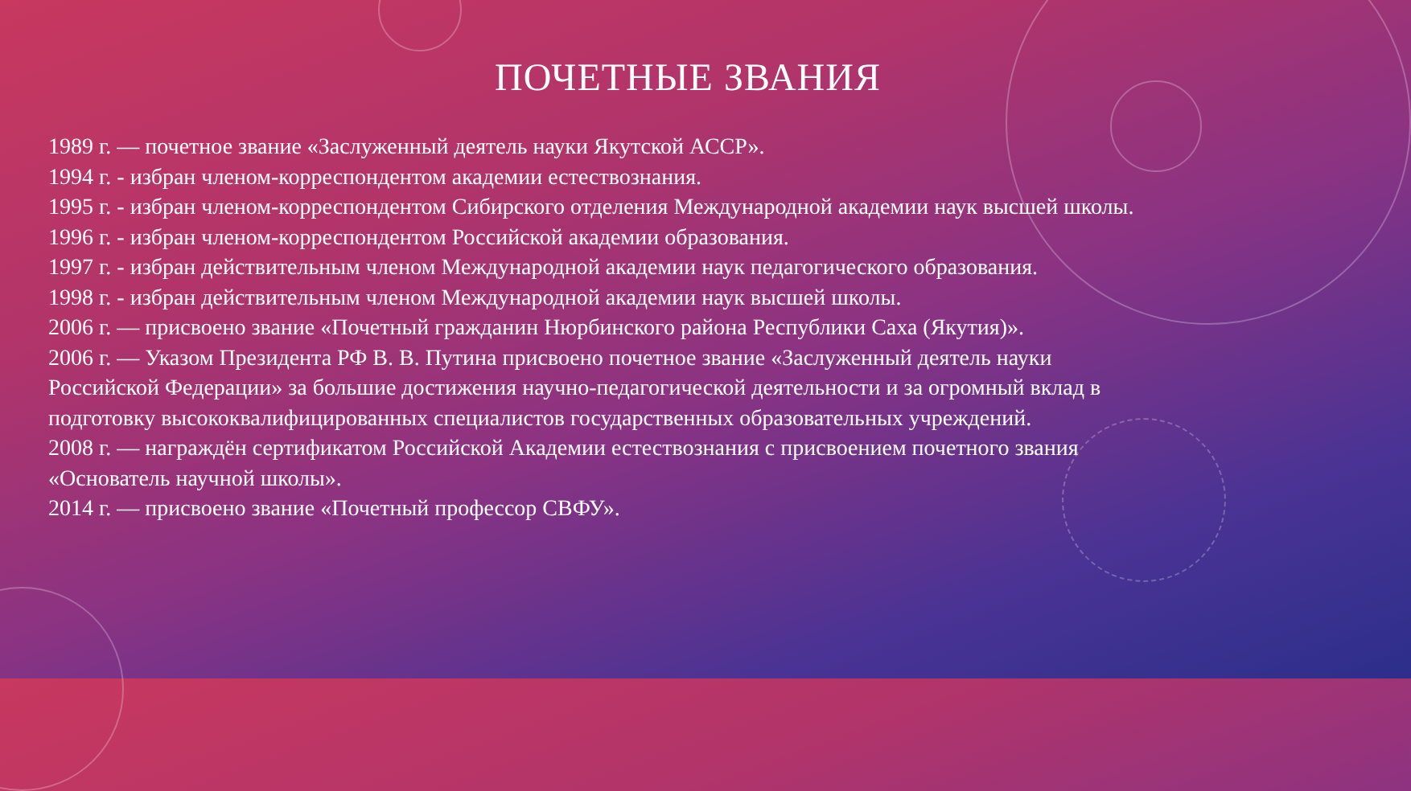ПОЧЕТНЫЕ ЗВАНИЯ
1989 г. — почетное звание «Заслуженный деятель науки Якутской АССР».
1994 г. - избран членом-корреспондентом академии естествознания.
1995 г. - избран членом-корреспондентом Сибирского отделения Международной академии наук высшей школы.
1996 г. - избран членом-корреспондентом Российской академии образования.
1997 г. - избран действительным членом Международной академии наук педагогического образования.
1998 г. - избран действительным членом Международной академии наук высшей школы.
2006 г. — присвоено звание «Почетный гражданин Нюрбинского района Республики Саха (Якутия)».
2006 г. — Указом Президента РФ В. В. Путина присвоено почетное звание «Заслуженный деятель науки Российской Федерации» за большие достижения научно-педагогической деятельности и за огромный вклад в подготовку высококвалифицированных специалистов государственных образовательных учреждений.
2008 г. — награждён сертификатом Российской Академии естествознания с присвоением почетного звания «Основатель научной школы».
2014 г. — присвоено звание «Почетный профессор СВФУ».